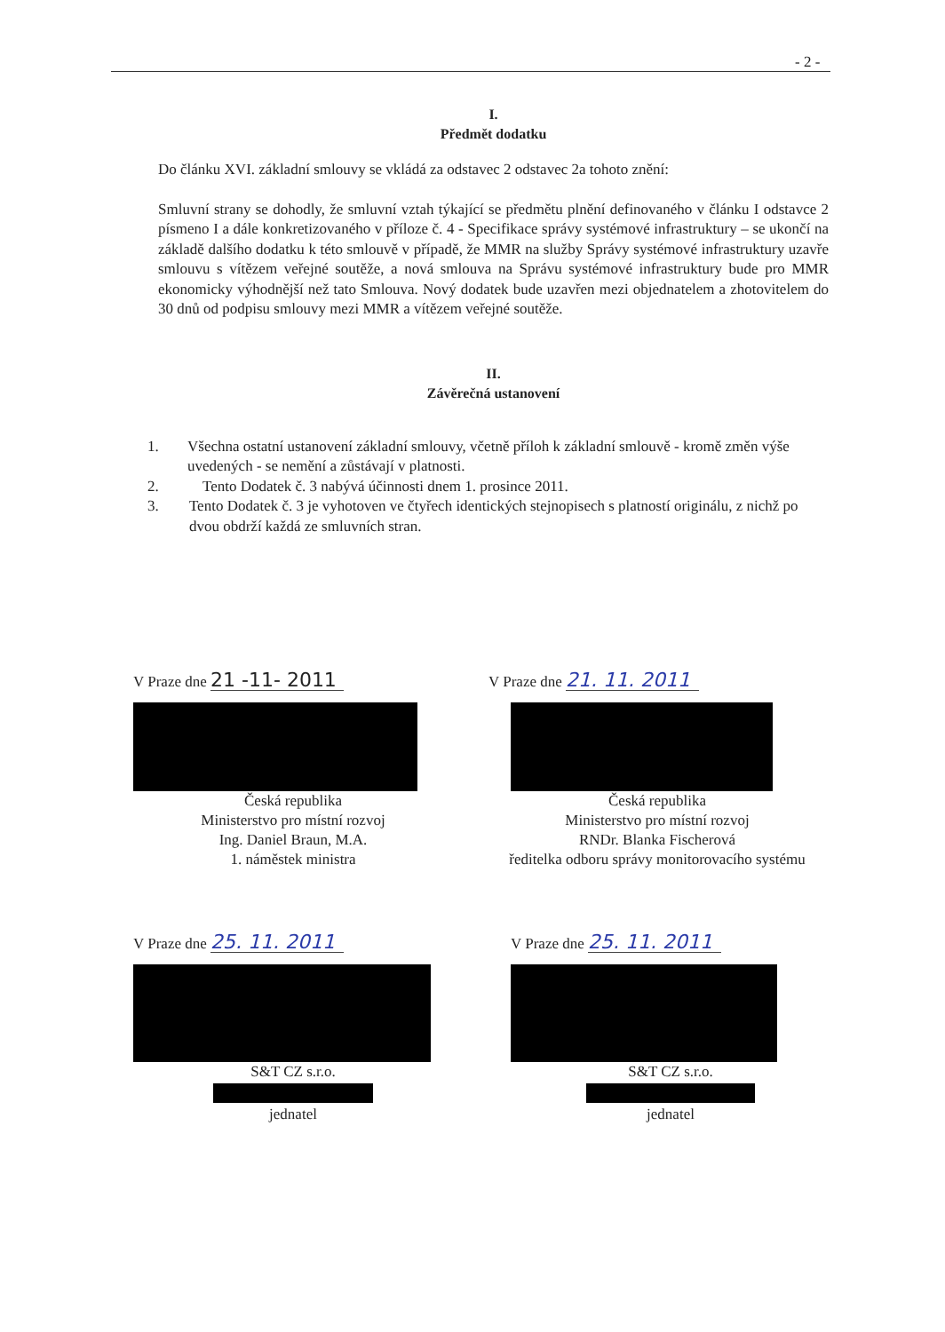- 2 -
I.
Předmět dodatku
Do článku XVI. základní smlouvy se vkládá za odstavec 2 odstavec 2a tohoto znění:
Smluvní strany se dohodly, že smluvní vztah týkající se předmětu plnění definovaného v článku I odstavce 2 písmeno I a dále konkretizovaného v příloze č. 4 - Specifikace správy systémové infrastruktury – se ukončí na základě dalšího dodatku k této smlouvě v případě, že MMR na služby Správy systémové infrastruktury uzavře smlouvu s vítězem veřejné soutěže, a nová smlouva na Správu systémové infrastruktury bude pro MMR ekonomicky výhodnější než tato Smlouva. Nový dodatek bude uzavřen mezi objednatelem a zhotovitelem do 30 dnů od podpisu smlouvy mezi MMR a vítězem veřejné soutěže.
II.
Závěrečná ustanovení
1. Všechna ostatní ustanovení základní smlouvy, včetně příloh k základní smlouvě - kromě změn výše uvedených - se nemění a zůstávají v platnosti.
2. Tento Dodatek č. 3 nabývá účinnosti dnem 1. prosince 2011.
3. Tento Dodatek č. 3 je vyhotoven ve čtyřech identických stejnopisech s platností originálu, z nichž po dvou obdrží každá ze smluvních stran.
V Praze dne 21 -11- 2011
Česká republika
Ministerstvo pro místní rozvoj
Ing. Daniel Braun, M.A.
1. náměstek ministra
V Praze dne 21. 11. 2011
Česká republika
Ministerstvo pro místní rozvoj
RNDr. Blanka Fischerová
ředitelka odboru správy monitorovacího systému
V Praze dne 25. 11. 2011
S&T CZ s.r.o.
jednatel
V Praze dne 25. 11. 2011
S&T CZ s.r.o.
jednatel